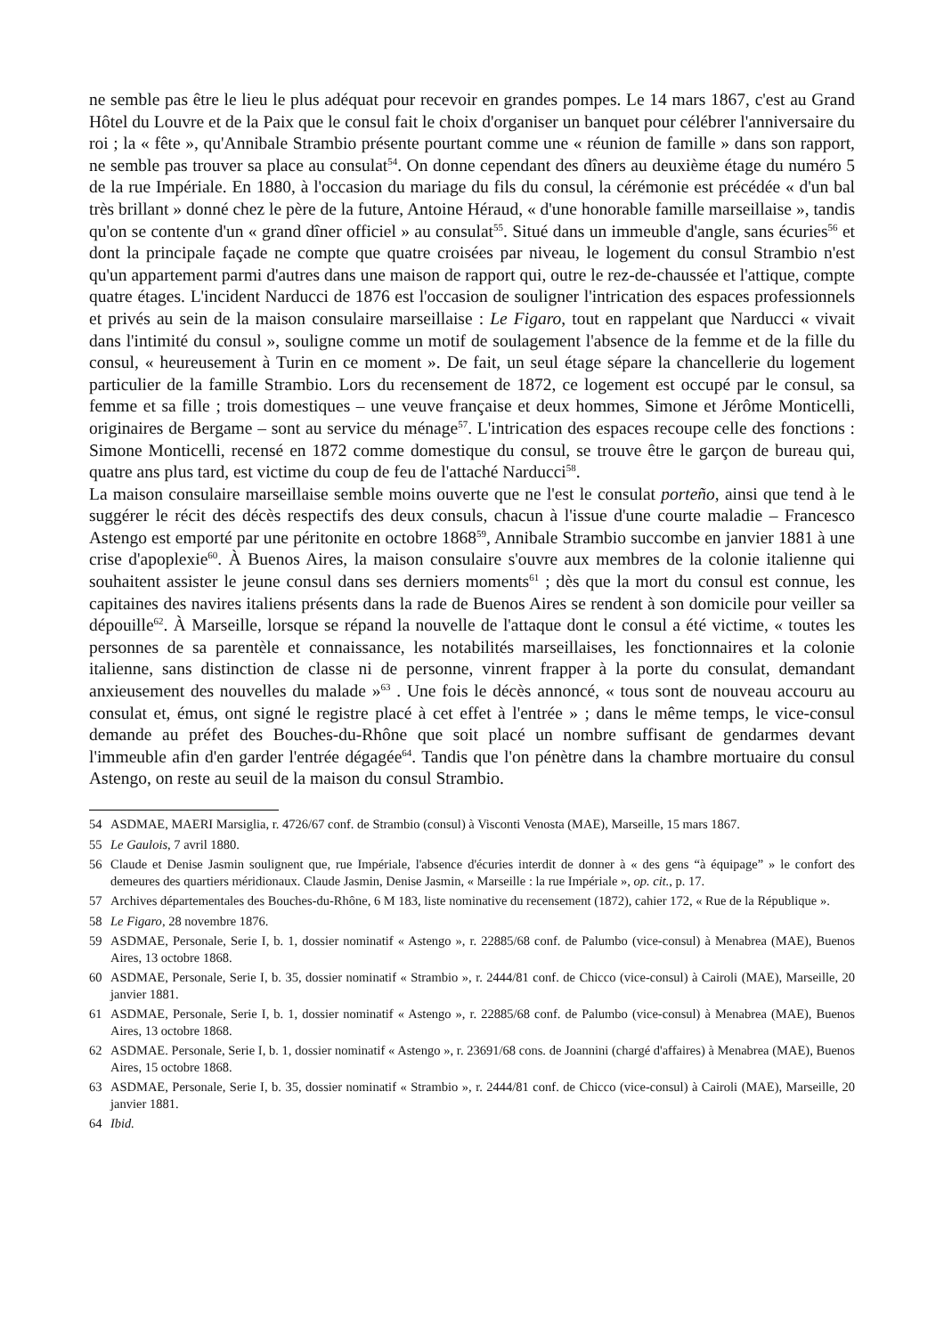ne semble pas être le lieu le plus adéquat pour recevoir en grandes pompes. Le 14 mars 1867, c'est au Grand Hôtel du Louvre et de la Paix que le consul fait le choix d'organiser un banquet pour célébrer l'anniversaire du roi ; la « fête », qu'Annibale Strambio présente pourtant comme une « réunion de famille » dans son rapport, ne semble pas trouver sa place au consulat<sup>54</sup>. On donne cependant des dîners au deuxième étage du numéro 5 de la rue Impériale. En 1880, à l'occasion du mariage du fils du consul, la cérémonie est précédée « d'un bal très brillant » donné chez le père de la future, Antoine Héraud, « d'une honorable famille marseillaise », tandis qu'on se contente d'un « grand dîner officiel » au consulat<sup>55</sup>. Situé dans un immeuble d'angle, sans écuries<sup>56</sup> et dont la principale façade ne compte que quatre croisées par niveau, le logement du consul Strambio n'est qu'un appartement parmi d'autres dans une maison de rapport qui, outre le rez-de-chaussée et l'attique, compte quatre étages. L'incident Narducci de 1876 est l'occasion de souligner l'intrication des espaces professionnels et privés au sein de la maison consulaire marseillaise : Le Figaro, tout en rappelant que Narducci « vivait dans l'intimité du consul », souligne comme un motif de soulagement l'absence de la femme et de la fille du consul, « heureusement à Turin en ce moment ». De fait, un seul étage sépare la chancellerie du logement particulier de la famille Strambio. Lors du recensement de 1872, ce logement est occupé par le consul, sa femme et sa fille ; trois domestiques – une veuve française et deux hommes, Simone et Jérôme Monticelli, originaires de Bergame – sont au service du ménage<sup>57</sup>. L'intrication des espaces recoupe celle des fonctions : Simone Monticelli, recensé en 1872 comme domestique du consul, se trouve être le garçon de bureau qui, quatre ans plus tard, est victime du coup de feu de l'attaché Narducci<sup>58</sup>.
La maison consulaire marseillaise semble moins ouverte que ne l'est le consulat porteño, ainsi que tend à le suggérer le récit des décès respectifs des deux consuls, chacun à l'issue d'une courte maladie – Francesco Astengo est emporté par une péritonite en octobre 1868<sup>59</sup>, Annibale Strambio succombe en janvier 1881 à une crise d'apoplexie<sup>60</sup>. À Buenos Aires, la maison consulaire s'ouvre aux membres de la colonie italienne qui souhaitent assister le jeune consul dans ses derniers moments<sup>61</sup> ; dès que la mort du consul est connue, les capitaines des navires italiens présents dans la rade de Buenos Aires se rendent à son domicile pour veiller sa dépouille<sup>62</sup>. À Marseille, lorsque se répand la nouvelle de l'attaque dont le consul a été victime, « toutes les personnes de sa parentèle et connaissance, les notabilités marseillaises, les fonctionnaires et la colonie italienne, sans distinction de classe ni de personne, vinrent frapper à la porte du consulat, demandant anxieusement des nouvelles du malade »<sup>63</sup> . Une fois le décès annoncé, « tous sont de nouveau accouru au consulat et, émus, ont signé le registre placé à cet effet à l'entrée » ; dans le même temps, le vice-consul demande au préfet des Bouches-du-Rhône que soit placé un nombre suffisant de gendarmes devant l'immeuble afin d'en garder l'entrée dégagée<sup>64</sup>. Tandis que l'on pénètre dans la chambre mortuaire du consul Astengo, on reste au seuil de la maison du consul Strambio.
54 ASDMAE, MAERI Marsiglia, r. 4726/67 conf. de Strambio (consul) à Visconti Venosta (MAE), Marseille, 15 mars 1867.
55 Le Gaulois, 7 avril 1880.
56 Claude et Denise Jasmin soulignent que, rue Impériale, l'absence d'écuries interdit de donner à « des gens “à équipage” » le confort des demeures des quartiers méridionaux. Claude Jasmin, Denise Jasmin, « Marseille : la rue Impériale », op. cit., p. 17.
57 Archives départementales des Bouches-du-Rhône, 6 M 183, liste nominative du recensement (1872), cahier 172, « Rue de la République ».
58 Le Figaro, 28 novembre 1876.
59 ASDMAE, Personale, Serie I, b. 1, dossier nominatif « Astengo », r. 22885/68 conf. de Palumbo (vice-consul) à Menabrea (MAE), Buenos Aires, 13 octobre 1868.
60 ASDMAE, Personale, Serie I, b. 35, dossier nominatif « Strambio », r. 2444/81 conf. de Chicco (vice-consul) à Cairoli (MAE), Marseille, 20 janvier 1881.
61 ASDMAE, Personale, Serie I, b. 1, dossier nominatif « Astengo », r. 22885/68 conf. de Palumbo (vice-consul) à Menabrea (MAE), Buenos Aires, 13 octobre 1868.
62 ASDMAE. Personale, Serie I, b. 1, dossier nominatif « Astengo », r. 23691/68 cons. de Joannini (chargé d'affaires) à Menabrea (MAE), Buenos Aires, 15 octobre 1868.
63 ASDMAE, Personale, Serie I, b. 35, dossier nominatif « Strambio », r. 2444/81 conf. de Chicco (vice-consul) à Cairoli (MAE), Marseille, 20 janvier 1881.
64 Ibid.